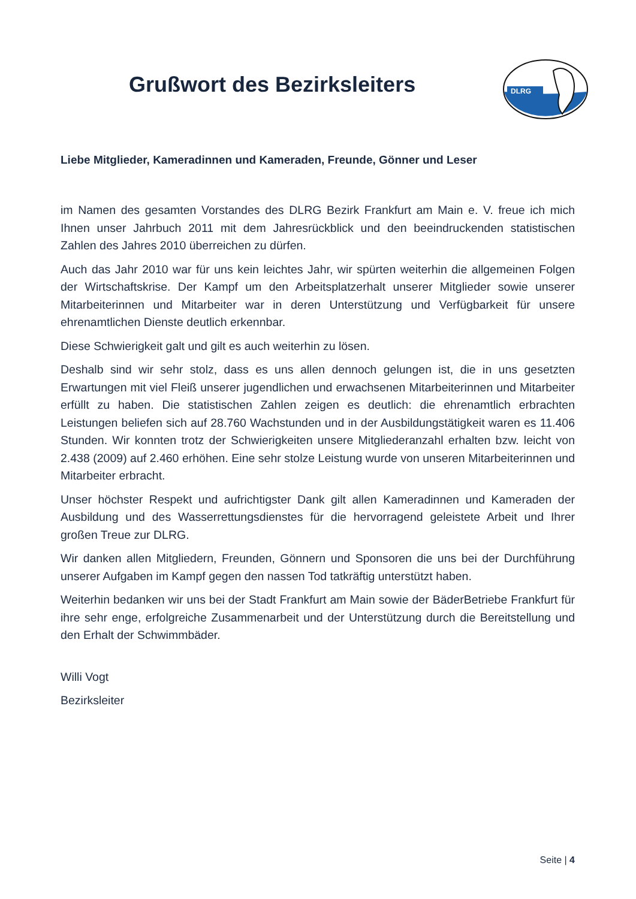Grußwort des Bezirksleiters
DLRG
Liebe Mitglieder, Kameradinnen und Kameraden, Freunde, Gönner und Leser
im Namen des gesamten Vorstandes des DLRG Bezirk Frankfurt am Main e. V. freue ich mich Ihnen unser Jahrbuch 2011 mit dem Jahresrückblick und den beeindruckenden statistischen Zahlen des Jahres 2010 überreichen zu dürfen.
Auch das Jahr 2010 war für uns kein leichtes Jahr, wir spürten weiterhin die allgemeinen Folgen der Wirtschaftskrise. Der Kampf um den Arbeitsplatzerhalt unserer Mitglieder sowie unserer Mitarbeiterinnen und Mitarbeiter war in deren Unterstützung und Verfügbarkeit für unsere ehrenamtlichen Dienste deutlich erkennbar.
Diese Schwierigkeit galt und gilt es auch weiterhin zu lösen.
Deshalb sind wir sehr stolz, dass es uns allen dennoch gelungen ist, die in uns gesetzten Erwartungen mit viel Fleiß unserer jugendlichen und erwachsenen Mitarbeiterinnen und Mitarbeiter erfüllt zu haben. Die statistischen Zahlen zeigen es deutlich: die ehrenamtlich erbrachten Leistungen beliefen sich auf 28.760 Wachstunden und in der Ausbildungstätigkeit waren es 11.406 Stunden. Wir konnten trotz der Schwierigkeiten unsere Mitgliederanzahl erhalten bzw. leicht von 2.438 (2009) auf 2.460 erhöhen. Eine sehr stolze Leistung wurde von unseren Mitarbeiterinnen und Mitarbeiter erbracht.
Unser höchster Respekt und aufrichtigster Dank gilt allen Kameradinnen und Kameraden der Ausbildung und des Wasserrettungsdienstes für die hervorragend geleistete Arbeit und Ihrer großen Treue zur DLRG.
Wir danken allen Mitgliedern, Freunden, Gönnern und Sponsoren die uns bei der Durchführung unserer Aufgaben im Kampf gegen den nassen Tod tatkräftig unterstützt haben.
Weiterhin bedanken wir uns bei der Stadt Frankfurt am Main sowie der BäderBetriebe Frankfurt für ihre sehr enge, erfolgreiche Zusammenarbeit und der Unterstützung durch die Bereitstellung und den Erhalt der Schwimmbäder.
Willi Vogt
Bezirksleiter
Seite | 4